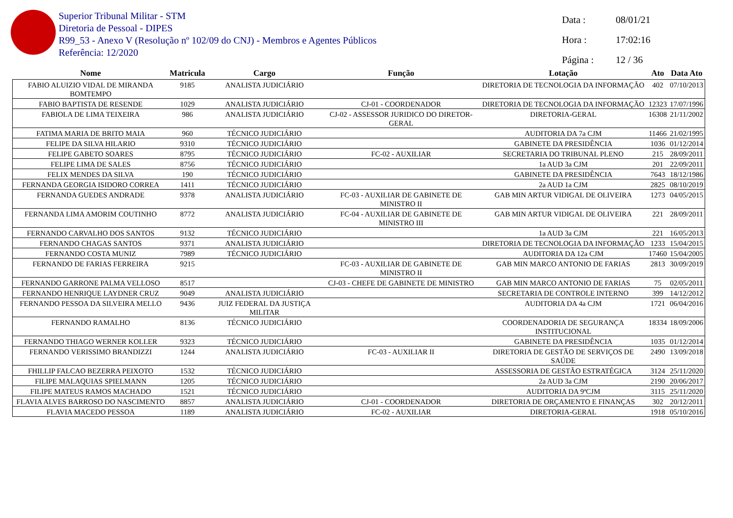Superior Tribunal Militar - STM
Diretoria de Pessoal - DIPES
R99_53 - Anexo V (Resolução nº 102/09 do CNJ) - Membros e Agentes Públicos
Referência: 12/2020
Data : 08/01/21
Hora : 17:02:16
Página : 12 / 36
| Nome | Matricula | Cargo | Função | Lotação | Ato | Data Ato |
| --- | --- | --- | --- | --- | --- | --- |
| FABIO ALUIZIO VIDAL DE MIRANDA BOMTEMPO | 9185 | ANALISTA JUDICIÁRIO | | DIRETORIA DE TECNOLOGIA DA INFORMAÇÃO | 402 | 07/10/2013 |
| FABIO BAPTISTA DE RESENDE | 1029 | ANALISTA JUDICIÁRIO | CJ-01 - COORDENADOR | DIRETORIA DE TECNOLOGIA DA INFORMAÇÃO | 12323 | 17/07/1996 |
| FABIOLA DE LIMA TEIXEIRA | 986 | ANALISTA JUDICIÁRIO | CJ-02 - ASSESSOR JURIDICO DO DIRETOR-GERAL | DIRETORIA-GERAL | 16308 | 21/11/2002 |
| FATIMA MARIA DE BRITO MAIA | 960 | TÉCNICO JUDICIÁRIO | | AUDITORIA DA 7a CJM | 11466 | 21/02/1995 |
| FELIPE DA SILVA HILARIO | 9310 | TÉCNICO JUDICIÁRIO | | GABINETE DA PRESIDÊNCIA | 1036 | 01/12/2014 |
| FELIPE GABETO SOARES | 8795 | TÉCNICO JUDICIÁRIO | FC-02 - AUXILIAR | SECRETARIA DO TRIBUNAL PLENO | 215 | 28/09/2011 |
| FELIPE LIMA DE SALES | 8756 | TÉCNICO JUDICIÁRIO | | 1a AUD 3a CJM | 201 | 22/09/2011 |
| FELIX MENDES DA SILVA | 190 | TÉCNICO JUDICIÁRIO | | GABINETE DA PRESIDÊNCIA | 7643 | 18/12/1986 |
| FERNANDA GEORGIA ISIDORO CORREA | 1411 | TÉCNICO JUDICIÁRIO | | 2a AUD 1a CJM | 2825 | 08/10/2019 |
| FERNANDA GUEDES ANDRADE | 9378 | ANALISTA JUDICIÁRIO | FC-03 - AUXILIAR DE GABINETE DE MINISTRO II | GAB MIN ARTUR VIDIGAL DE OLIVEIRA | 1273 | 04/05/2015 |
| FERNANDA LIMA AMORIM COUTINHO | 8772 | ANALISTA JUDICIÁRIO | FC-04 - AUXILIAR DE GABINETE DE MINISTRO III | GAB MIN ARTUR VIDIGAL DE OLIVEIRA | 221 | 28/09/2011 |
| FERNANDO CARVALHO DOS SANTOS | 9132 | TÉCNICO JUDICIÁRIO | | 1a AUD 3a CJM | 221 | 16/05/2013 |
| FERNANDO CHAGAS SANTOS | 9371 | ANALISTA JUDICIÁRIO | | DIRETORIA DE TECNOLOGIA DA INFORMAÇÃO | 1233 | 15/04/2015 |
| FERNANDO COSTA MUNIZ | 7989 | TÉCNICO JUDICIÁRIO | | AUDITORIA DA 12a CJM | 17460 | 15/04/2005 |
| FERNANDO DE FARIAS FERREIRA | 9215 | | FC-03 - AUXILIAR DE GABINETE DE MINISTRO II | GAB MIN MARCO ANTONIO DE FARIAS | 2813 | 30/09/2019 |
| FERNANDO GARRONE PALMA VELLOSO | 8517 | | CJ-03 - CHEFE DE GABINETE DE MINISTRO | GAB MIN MARCO ANTONIO DE FARIAS | 75 | 02/05/2011 |
| FERNANDO HENRIQUE LAYDNER CRUZ | 9049 | ANALISTA JUDICIÁRIO | | SECRETARIA DE CONTROLE INTERNO | 399 | 14/12/2012 |
| FERNANDO PESSOA DA SILVEIRA MELLO | 9436 | JUIZ FEDERAL DA JUSTIÇA MILITAR | | AUDITORIA DA 4a CJM | 1721 | 06/04/2016 |
| FERNANDO RAMALHO | 8136 | TÉCNICO JUDICIÁRIO | | COORDENADORIA DE SEGURANÇA INSTITUCIONAL | 18334 | 18/09/2006 |
| FERNANDO THIAGO WERNER KOLLER | 9323 | TÉCNICO JUDICIÁRIO | | GABINETE DA PRESIDÊNCIA | 1035 | 01/12/2014 |
| FERNANDO VERISSIMO BRANDIZZI | 1244 | ANALISTA JUDICIÁRIO | FC-03 - AUXILIAR II | DIRETORIA DE GESTÃO DE SERVIÇOS DE SAÚDE | 2490 | 13/09/2018 |
| FHILLIP FALCAO BEZERRA PEIXOTO | 1532 | TÉCNICO JUDICIÁRIO | | ASSESSORIA DE GESTÃO ESTRATÉGICA | 3124 | 25/11/2020 |
| FILIPE MALAQUIAS SPIELMANN | 1205 | TÉCNICO JUDICIÁRIO | | 2a AUD 3a CJM | 2190 | 20/06/2017 |
| FILIPE MATEUS RAMOS MACHADO | 1521 | TÉCNICO JUDICIÁRIO | | AUDITORIA DA 9ªCJM | 3115 | 25/11/2020 |
| FLAVIA ALVES BARROSO DO NASCIMENTO | 8857 | ANALISTA JUDICIÁRIO | CJ-01 - COORDENADOR | DIRETORIA DE ORÇAMENTO E FINANÇAS | 302 | 20/12/2011 |
| FLAVIA MACEDO PESSOA | 1189 | ANALISTA JUDICIÁRIO | FC-02 - AUXILIAR | DIRETORIA-GERAL | 1918 | 05/10/2016 |